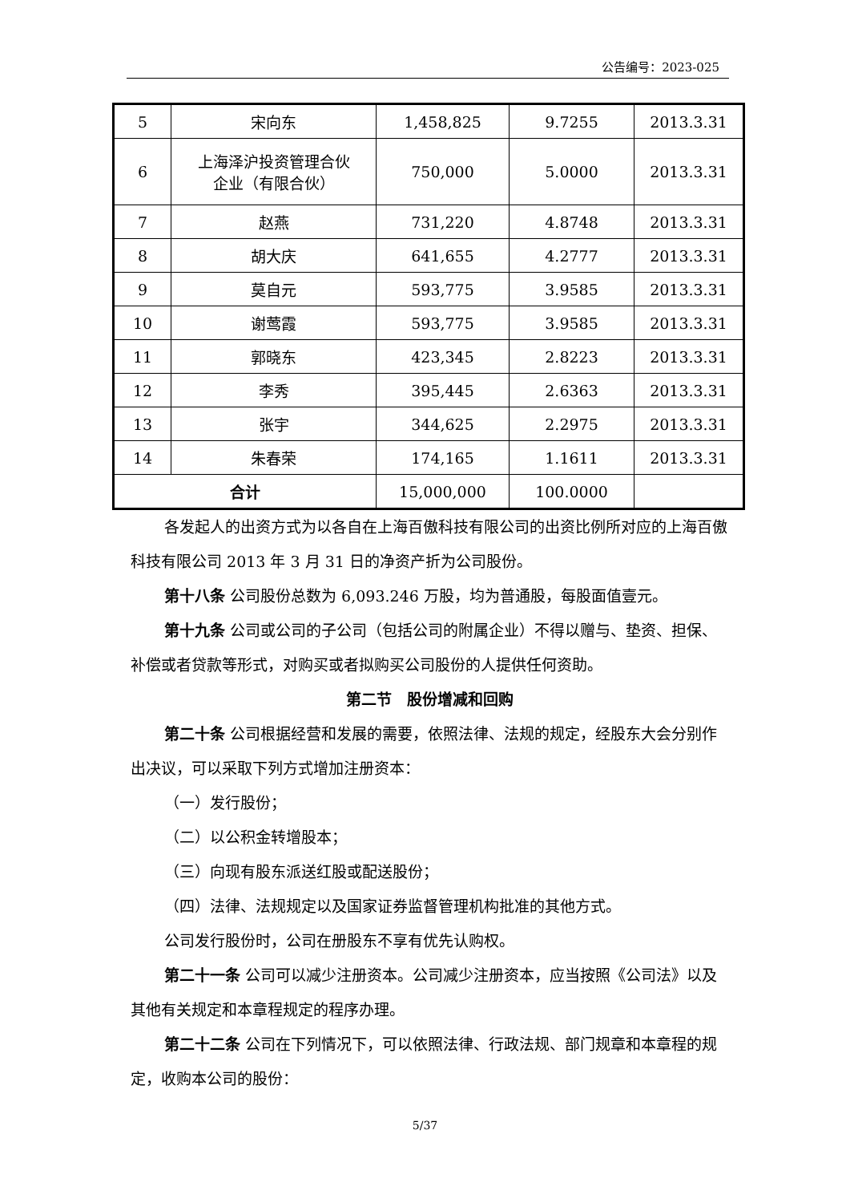公告编号：2023-025
| 5 | 宋向东 | 1,458,825 | 9.7255 | 2013.3.31 |
| 6 | 上海泽沪投资管理合伙 企业（有限合伙） | 750,000 | 5.0000 | 2013.3.31 |
| 7 | 赵燕 | 731,220 | 4.8748 | 2013.3.31 |
| 8 | 胡大庆 | 641,655 | 4.2777 | 2013.3.31 |
| 9 | 莫自元 | 593,775 | 3.9585 | 2013.3.31 |
| 10 | 谢莺霞 | 593,775 | 3.9585 | 2013.3.31 |
| 11 | 郭晓东 | 423,345 | 2.8223 | 2013.3.31 |
| 12 | 李秀 | 395,445 | 2.6363 | 2013.3.31 |
| 13 | 张宇 | 344,625 | 2.2975 | 2013.3.31 |
| 14 | 朱春荣 | 174,165 | 1.1611 | 2013.3.31 |
| 合计 | | 15,000,000 | 100.0000 | |
各发起人的出资方式为以各自在上海百傲科技有限公司的出资比例所对应的上海百傲科技有限公司 2013 年 3 月 31 日的净资产折为公司股份。
第十八条 公司股份总数为 6,093.246 万股，均为普通股，每股面值壹元。
第十九条 公司或公司的子公司（包括公司的附属企业）不得以赠与、垫资、担保、补偿或者贷款等形式，对购买或者拟购买公司股份的人提供任何资助。
第二节　股份增减和回购
第二十条 公司根据经营和发展的需要，依照法律、法规的规定，经股东大会分别作出决议，可以采取下列方式增加注册资本：
（一）发行股份；
（二）以公积金转增股本；
（三）向现有股东派送红股或配送股份；
（四）法律、法规规定以及国家证券监督管理机构批准的其他方式。
公司发行股份时，公司在册股东不享有优先认购权。
第二十一条 公司可以减少注册资本。公司减少注册资本，应当按照《公司法》以及其他有关规定和本章程规定的程序办理。
第二十二条 公司在下列情况下，可以依照法律、行政法规、部门规章和本章程的规定，收购本公司的股份：
5/37